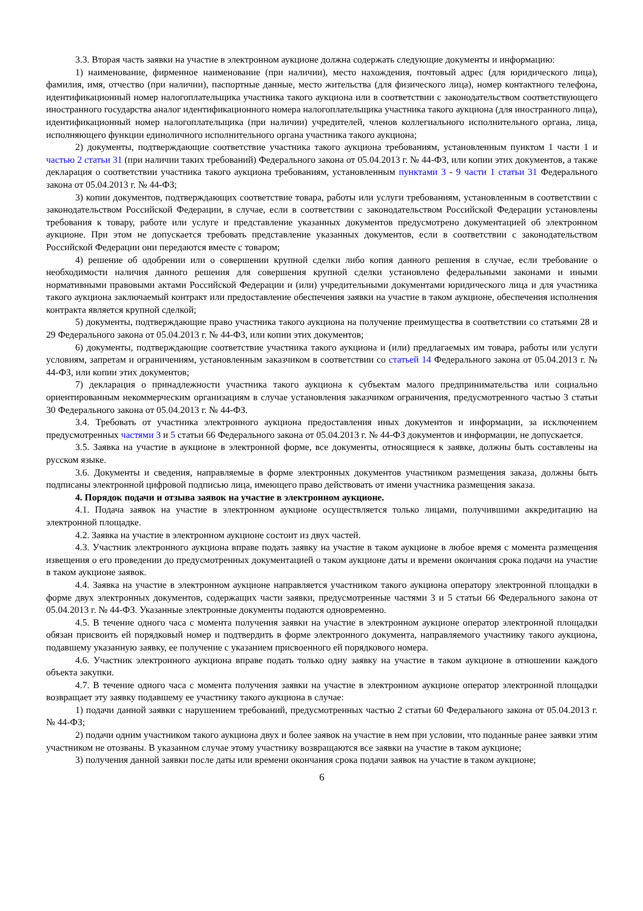3.3. Вторая часть заявки на участие в электронном аукционе должна содержать следующие документы и информацию:
1) наименование, фирменное наименование (при наличии), место нахождения, почтовый адрес (для юридического лица), фамилия, имя, отчество (при наличии), паспортные данные, место жительства (для физического лица), номер контактного телефона, идентификационный номер налогоплательщика участника такого аукциона или в соответствии с законодательством соответствующего иностранного государства аналог идентификационного номера налогоплательщика участника такого аукциона (для иностранного лица), идентификационный номер налогоплательщика (при наличии) учредителей, членов коллегиального исполнительного органа, лица, исполняющего функции единоличного исполнительного органа участника такого аукциона;
2) документы, подтверждающие соответствие участника такого аукциона требованиям, установленным пунктом 1 части 1 и частью 2 статьи 31 (при наличии таких требований) Федерального закона от 05.04.2013 г. № 44-ФЗ, или копии этих документов, а также декларация о соответствии участника такого аукциона требованиям, установленным пунктами 3 - 9 части 1 статьи 31 Федерального закона от 05.04.2013 г. № 44-ФЗ;
3) копии документов, подтверждающих соответствие товара, работы или услуги требованиям, установленным в соответствии с законодательством Российской Федерации, в случае, если в соответствии с законодательством Российской Федерации установлены требования к товару, работе или услуге и представление указанных документов предусмотрено документацией об электронном аукционе. При этом не допускается требовать представление указанных документов, если в соответствии с законодательством Российской Федерации они передаются вместе с товаром;
4) решение об одобрении или о совершении крупной сделки либо копия данного решения в случае, если требование о необходимости наличия данного решения для совершения крупной сделки установлено федеральными законами и иными нормативными правовыми актами Российской Федерации и (или) учредительными документами юридического лица и для участника такого аукциона заключаемый контракт или предоставление обеспечения заявки на участие в таком аукционе, обеспечения исполнения контракта является крупной сделкой;
5) документы, подтверждающие право участника такого аукциона на получение преимущества в соответствии со статьями 28 и 29 Федерального закона от 05.04.2013 г. № 44-ФЗ, или копии этих документов;
6) документы, подтверждающие соответствие участника такого аукциона и (или) предлагаемых им товара, работы или услуги условиям, запретам и ограничениям, установленным заказчиком в соответствии со статьей 14 Федерального закона от 05.04.2013 г. № 44-ФЗ, или копии этих документов;
7) декларация о принадлежности участника такого аукциона к субъектам малого предпринимательства или социально ориентированным некоммерческим организациям в случае установления заказчиком ограничения, предусмотренного частью 3 статьи 30 Федерального закона от 05.04.2013 г. № 44-ФЗ.
3.4. Требовать от участника электронного аукциона предоставления иных документов и информации, за исключением предусмотренных частями 3 и 5 статьи 66 Федерального закона от 05.04.2013 г. № 44-ФЗ документов и информации, не допускается.
3.5. Заявка на участие в аукционе в электронной форме, все документы, относящиеся к заявке, должны быть составлены на русском языке.
3.6. Документы и сведения, направляемые в форме электронных документов участником размещения заказа, должны быть подписаны электронной цифровой подписью лица, имеющего право действовать от имени участника размещения заказа.
4. Порядок подачи и отзыва заявок на участие в электронном аукционе.
4.1. Подача заявок на участие в электронном аукционе осуществляется только лицами, получившими аккредитацию на электронной площадке.
4.2. Заявка на участие в электронном аукционе состоит из двух частей.
4.3. Участник электронного аукциона вправе подать заявку на участие в таком аукционе в любое время с момента размещения извещения о его проведении до предусмотренных документацией о таком аукционе даты и времени окончания срока подачи на участие в таком аукционе заявок.
4.4. Заявка на участие в электронном аукционе направляется участником такого аукциона оператору электронной площадки в форме двух электронных документов, содержащих части заявки, предусмотренные частями 3 и 5 статьи 66 Федерального закона от 05.04.2013 г. № 44-ФЗ. Указанные электронные документы подаются одновременно.
4.5. В течение одного часа с момента получения заявки на участие в электронном аукционе оператор электронной площадки обязан присвоить ей порядковый номер и подтвердить в форме электронного документа, направляемого участнику такого аукциона, подавшему указанную заявку, ее получение с указанием присвоенного ей порядкового номера.
4.6. Участник электронного аукциона вправе подать только одну заявку на участие в таком аукционе в отношении каждого объекта закупки.
4.7. В течение одного часа с момента получения заявки на участие в электронном аукционе оператор электронной площадки возвращает эту заявку подавшему ее участнику такого аукциона в случае:
1) подачи данной заявки с нарушением требований, предусмотренных частью 2 статьи 60 Федерального закона от 05.04.2013 г. № 44-ФЗ;
2) подачи одним участником такого аукциона двух и более заявок на участие в нем при условии, что поданные ранее заявки этим участником не отозваны. В указанном случае этому участнику возвращаются все заявки на участие в таком аукционе;
3) получения данной заявки после даты или времени окончания срока подачи заявок на участие в таком аукционе;
6